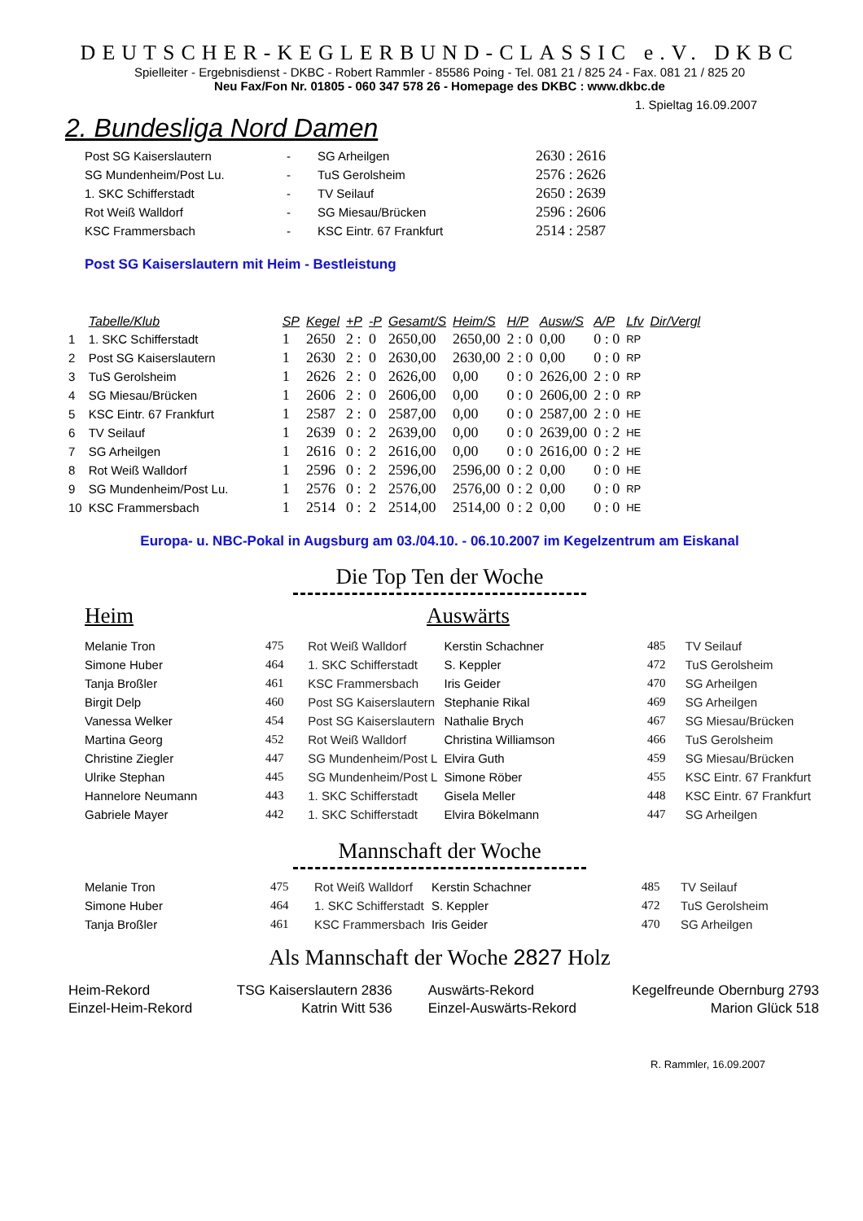DEUTSCHER-KEGLERBUND-CLASSIC e.V. DKBC
Spielleiter - Ergebnisdienst - DKBC - Robert Rammler - 85586 Poing - Tel. 081 21 / 825 24 - Fax. 081 21 / 825 20
Neu Fax/Fon Nr. 01805 - 060 347 578 26 - Homepage des DKBC : www.dkbc.de
1. Spieltag 16.09.2007
2. Bundesliga Nord Damen
| Post SG Kaiserslautern | - | SG Arheilgen | 2630 : 2616 |
| SG Mundenheim/Post Lu. | - | TuS Gerolsheim | 2576 : 2626 |
| 1. SKC Schifferstadt | - | TV Seilauf | 2650 : 2639 |
| Rot Weiß Walldorf | - | SG Miesau/Brücken | 2596 : 2606 |
| KSC Frammersbach | - | KSC Eintr. 67 Frankfurt | 2514 : 2587 |
Post SG Kaiserslautern mit Heim - Bestleistung
| | Tabelle/Klub | SP | Kegel | +P | -P | Gesamt/S | Heim/S | H/P | Ausw/S | A/P | Lfv | Dir/Vergl |
| --- | --- | --- | --- | --- | --- | --- | --- | --- | --- | --- | --- | --- |
| 1 | 1. SKC Schifferstadt | 1 | 2650 | 2 : | 0 | 2650,00 | 2650,00 | 2 : 0 | 0,00 | 0 : 0 | RP | |
| 2 | Post SG Kaiserslautern | 1 | 2630 | 2 : | 0 | 2630,00 | 2630,00 | 2 : 0 | 0,00 | 0 : 0 | RP | |
| 3 | TuS Gerolsheim | 1 | 2626 | 2 : | 0 | 2626,00 | 0,00 | 0 : 0 | 2626,00 | 2 : 0 | RP | |
| 4 | SG Miesau/Brücken | 1 | 2606 | 2 : | 0 | 2606,00 | 0,00 | 0 : 0 | 2606,00 | 2 : 0 | RP | |
| 5 | KSC Eintr. 67 Frankfurt | 1 | 2587 | 2 : | 0 | 2587,00 | 0,00 | 0 : 0 | 2587,00 | 2 : 0 | HE | |
| 6 | TV Seilauf | 1 | 2639 | 0 : | 2 | 2639,00 | 0,00 | 0 : 0 | 2639,00 | 0 : 2 | HE | |
| 7 | SG Arheilgen | 1 | 2616 | 0 : | 2 | 2616,00 | 0,00 | 0 : 0 | 2616,00 | 0 : 2 | HE | |
| 8 | Rot Weiß Walldorf | 1 | 2596 | 0 : | 2 | 2596,00 | 2596,00 | 0 : 2 | 0,00 | 0 : 0 | HE | |
| 9 | SG Mundenheim/Post Lu. | 1 | 2576 | 0 : | 2 | 2576,00 | 2576,00 | 0 : 2 | 0,00 | 0 : 0 | RP | |
| 10 | KSC Frammersbach | 1 | 2514 | 0 : | 2 | 2514,00 | 2514,00 | 0 : 2 | 0,00 | 0 : 0 | HE | |
Europa- u. NBC-Pokal in Augsburg am 03./04.10. - 06.10.2007 im Kegelzentrum am Eiskanal
Die Top Ten der Woche
Heim Auswärts
| Melanie Tron | 475 | Rot Weiß Walldorf | Kerstin Schachner | 485 | TV Seilauf |
| Simone Huber | 464 | 1. SKC Schifferstadt | S. Keppler | 472 | TuS Gerolsheim |
| Tanja Broßler | 461 | KSC Frammersbach | Iris Geider | 470 | SG Arheilgen |
| Birgit Delp | 460 | Post SG Kaiserslautern | Stephanie Rikal | 469 | SG Arheilgen |
| Vanessa Welker | 454 | Post SG Kaiserslautern | Nathalie Brych | 467 | SG Miesau/Brücken |
| Martina Georg | 452 | Rot Weiß Walldorf | Christina Williamson | 466 | TuS Gerolsheim |
| Christine Ziegler | 447 | SG Mundenheim/Post L | Elvira Guth | 459 | SG Miesau/Brücken |
| Ulrike Stephan | 445 | SG Mundenheim/Post L | Simone Röber | 455 | KSC Eintr. 67 Frankfurt |
| Hannelore Neumann | 443 | 1. SKC Schifferstadt | Gisela Meller | 448 | KSC Eintr. 67 Frankfurt |
| Gabriele Mayer | 442 | 1. SKC Schifferstadt | Elvira Bökelmann | 447 | SG Arheilgen |
Mannschaft der Woche
| Melanie Tron | 475 | Rot Weiß Walldorf | Kerstin Schachner | 485 | TV Seilauf |
| Simone Huber | 464 | 1. SKC Schifferstadt | S. Keppler | 472 | TuS Gerolsheim |
| Tanja Broßler | 461 | KSC Frammersbach | Iris Geider | 470 | SG Arheilgen |
Als Mannschaft der Woche 2827 Holz
| Heim-Rekord | TSG Kaiserslautern 2836 | Auswärts-Rekord | Kegelfreunde Obernburg 2793 |
| Einzel-Heim-Rekord | Katrin Witt 536 | Einzel-Auswärts-Rekord | Marion Glück 518 |
R. Rammler, 16.09.2007